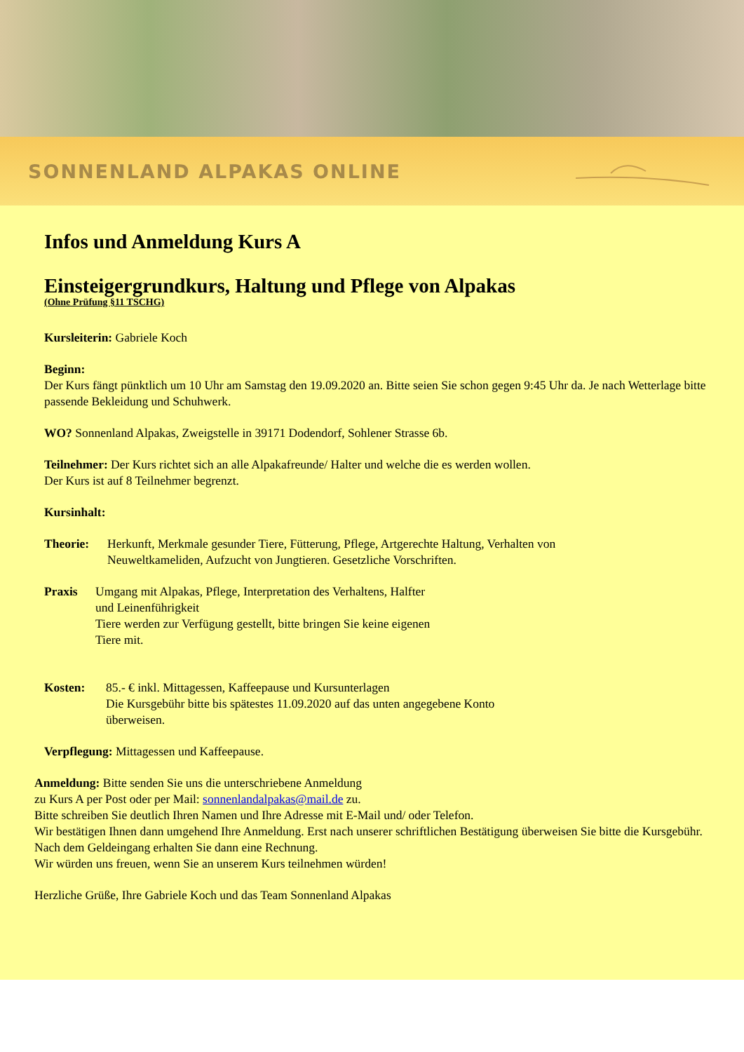SONNENLAND ALPAKAS ONLINE
Infos und Anmeldung Kurs A
Einsteigergrundkurs, Haltung und Pflege von Alpakas
(Ohne Prüfung §11 TSCHG)
Kursleiterin: Gabriele Koch
Beginn:
Der Kurs fängt pünktlich um 10 Uhr am Samstag den 19.09.2020 an. Bitte seien Sie schon gegen 9:45 Uhr da. Je nach Wetterlage bitte passende Bekleidung und Schuhwerk.
WO? Sonnenland Alpakas, Zweigstelle in 39171 Dodendorf, Sohlener Strasse 6b.
Teilnehmer: Der Kurs richtet sich an alle Alpakafreunde/ Halter und welche die es werden wollen.
Der Kurs ist auf 8 Teilnehmer begrenzt.
Kursinhalt:
Theorie: Herkunft, Merkmale gesunder Tiere, Fütterung, Pflege, Artgerechte Haltung, Verhalten von
Neuweltkameliden, Aufzucht von Jungtieren. Gesetzliche Vorschriften.
Praxis Umgang mit Alpakas, Pflege, Interpretation des Verhaltens, Halfter
und Leinenführigkeit
Tiere werden zur Verfügung gestellt, bitte bringen Sie keine eigenen
Tiere mit.
Kosten: 85.- € inkl. Mittagessen, Kaffeepause und Kursunterlagen
Die Kursgebühr bitte bis spätestes 11.09.2020 auf das unten angegebene Konto
überweisen.
Verpflegung: Mittagessen und Kaffeepause.
Anmeldung: Bitte senden Sie uns die unterschriebene Anmeldung
zu Kurs A per Post oder per Mail: sonnenlandalpakas@mail.de zu.
Bitte schreiben Sie deutlich Ihren Namen und Ihre Adresse mit E-Mail und/ oder Telefon.
Wir bestätigen Ihnen dann umgehend Ihre Anmeldung. Erst nach unserer schriftlichen Bestätigung überweisen Sie bitte die Kursgebühr. Nach dem Geldeingang erhalten Sie dann eine Rechnung.
Wir würden uns freuen, wenn Sie an unserem Kurs teilnehmen würden!
Herzliche Grüße, Ihre Gabriele Koch und das Team Sonnenland Alpakas